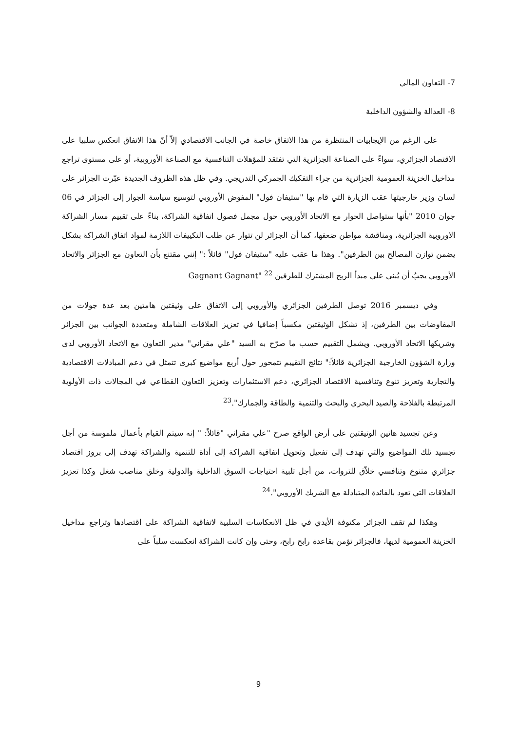7- التعاون المالي
8- العدالة والشؤون الداخلية
على الرغم من الإيجابيات المنتظرة من هذا الاتفاق خاصة في الجانب الاقتصادي إلاّ أنّ هذا الاتفاق انعكس سلبيا على الاقتصاد الجزائري، سواءً على الصناعة الجزائرية التي تفتقد للمؤهلات التنافسية مع الصناعة الأوروبية، أو على مستوى تراجع مداخيل الخزينة العمومية الجزائرية من جراء التفكيك الجمركي التدريجي. وفي ظل هذه الظروف الجديدة عبّرت الجزائر على لسان وزير خارجيتها عقب الزيارة التي قام بها "ستيفان فول" المفوض الأوروبي لتوسيع سياسة الجوار إلى الجزائر في 06 جوان 2010 "بأنها ستواصل الحوار مع الاتحاد الأوروبي حول مجمل فصول اتفاقية الشراكة، بناءً على تقييم مسار الشراكة الاوروبية الجزائرية، ومناقشة مواطن ضعفها، كما أن الجزائر لن تتوار عن طلب التكييفات اللازمة لمواد اتفاق الشراكة بشكل يضمن توازن المصالح بين الطرفين". وهذا ما عقب عليه "ستيفان فول" قائلاً :" إنني مقتنع بأن التعاون مع الجزائر والاتحاد الأوروبي يجبُ أن يُبنى على مبدأ الربح المشترك للطرفين Gagnant Gagnant" <sup>22</sup>
وفي ديسمبر 2016 توصل الطرفين الجزائري والأوروبي إلى الاتفاق على وثيقتين هامتين بعد عدة جولات من المفاوضات بين الطرفين، إذ تشكل الوثيقتين مكسباً إضافيا في تعزيز العلاقات الشاملة ومتعددة الجوانب بين الجزائر وشريكها الاتحاد الأوروبي. ويشمل التقييم حسب ما صرّح به السيد "علي مقراني" مدير التعاون مع الاتحاد الأوروبي لدى وزارة الشؤون الخارجية الجزائرية قائلاً:" نتائج التقييم تتمحور حول أربع مواضيع كبرى تتمثل في دعم المبادلات الاقتصادية والتجارية وتعزيز تنوع وتنافسية الاقتصاد الجزائري، دعم الاستثمارات وتعزيز التعاون القطاعي في المجالات ذات الأولوية المرتبطة بالفلاحة والصيد البحري والبحث والتنمية والطاقة والجمارك".<sup>23</sup>
وعن تجسيد هاتين الوثيقتين على أرض الواقع صرح "علي مقراني "قائلاً: " إنه سيتم القيام بأعمال ملموسة من أجل تجسيد تلك المواضيع والتي تهدف إلى تفعيل وتحويل اتفاقية الشراكة إلى أداة للتنمية والشراكة تهدف إلى بروز اقتصاد جزائري متنوع وتنافسي خلاّق للثروات، من أجل تلبية احتياجات السوق الداخلية والدولية وخلق مناصب شغل وكذا تعزيز العلاقات التي تعود بالفائدة المتبادلة مع الشريك الأوروبي".<sup>24</sup>
وهكذا لم تقف الجزائر مكتوفة الأيدي في ظل الانعكاسات السلبية لاتفاقية الشراكة على اقتصادها وتراجع مداخيل الخزينة العمومية لديها، فالجزائر تؤمن بقاعدة رابح رابح، وحتى وإن كانت الشراكة انعكست سلباً على
9